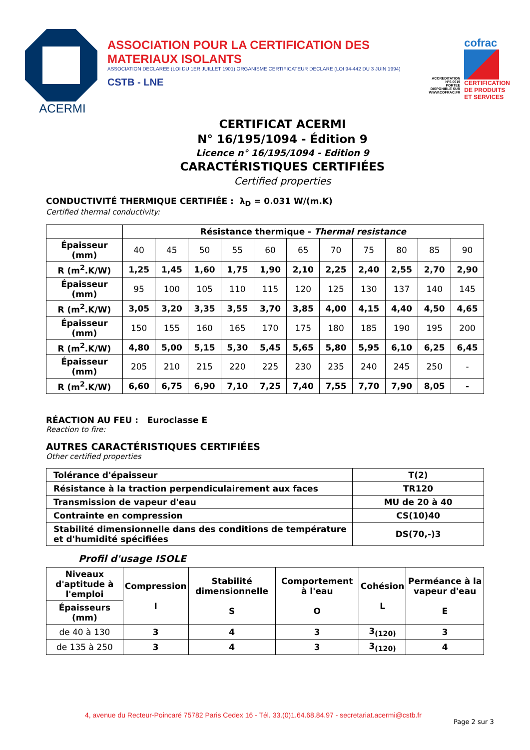ACERMI
ASSOCIATION POUR LA CERTIFICATION DES MATERIAUX ISOLANTS
ASSOCIATION DECLAREE (LOI DU 1ER JUILLET 1901) ORGANISME CERTIFICATEUR DECLARE (LOI 94-442 DU 3 JUIN 1994)
CSTB - LNE
ACCREDITATION
N°5-0019
PORTEE
DISPONIBLE SUR
WWW.COFRAC.FR
cofrac
CERTIFICATION
DE PRODUITS
ET SERVICES
CERTIFICAT ACERMI
N° 16/195/1094 - Édition 9
Licence n° 16/195/1094 - Edition 9
CARACTÉRISTIQUES CERTIFIÉES
Certified properties
CONDUCTIVITÉ THERMIQUE CERTIFIÉE : λ<sub>D</sub> = 0.031 W/(m.K)
Certified thermal conductivity:
| | Résistance thermique - Thermal resistance | | | | | | | | | | |
| Épaisseur (mm) | 40 | 45 | 50 | 55 | 60 | 65 | 70 | 75 | 80 | 85 | 90 |
| R (m<sup>2</sup>.K/W) | 1,25 | 1,45 | 1,60 | 1,75 | 1,90 | 2,10 | 2,25 | 2,40 | 2,55 | 2,70 | 2,90 |
| Épaisseur (mm) | 95 | 100 | 105 | 110 | 115 | 120 | 125 | 130 | 137 | 140 | 145 |
| R (m<sup>2</sup>.K/W) | 3,05 | 3,20 | 3,35 | 3,55 | 3,70 | 3,85 | 4,00 | 4,15 | 4,40 | 4,50 | 4,65 |
| Épaisseur (mm) | 150 | 155 | 160 | 165 | 170 | 175 | 180 | 185 | 190 | 195 | 200 |
| R (m<sup>2</sup>.K/W) | 4,80 | 5,00 | 5,15 | 5,30 | 5,45 | 5,65 | 5,80 | 5,95 | 6,10 | 6,25 | 6,45 |
| Épaisseur (mm) | 205 | 210 | 215 | 220 | 225 | 230 | 235 | 240 | 245 | 250 | - |
| R (m<sup>2</sup>.K/W) | 6,60 | 6,75 | 6,90 | 7,10 | 7,25 | 7,40 | 7,55 | 7,70 | 7,90 | 8,05 | - |
RÉACTION AU FEU : Euroclasse E
Reaction to fire:
AUTRES CARACTÉRISTIQUES CERTIFIÉES
Other certified properties
| Tolérance d'épaisseur | T(2) |
| Résistance à la traction perpendiculairement aux faces | TR120 |
| Transmission de vapeur d'eau | MU de 20 à 40 |
| Contrainte en compression | CS(10)40 |
| Stabilité dimensionnelle dans des conditions de température et d'humidité spécifiées | DS(70,-)3 |
Profil d'usage ISOLE
| Niveaux d'aptitude à l'emploi | Compression I | Stabilité dimensionnelle S | Comportement à l'eau O | Cohésion L | Perméance à la vapeur d'eau E |
| --- | --- | --- | --- | --- | --- |
| Épaisseurs (mm) | | | | | |
| de 40 à 130 | 3 | 4 | 3 | 3<sub>(120)</sub> | 3 |
| de 135 à 250 | 3 | 4 | 3 | 3<sub>(120)</sub> | 4 |
4, avenue du Recteur-Poincaré 75782 Paris Cedex 16 - Tél. 33.(0)1.64.68.84.97 - secretariat.acermi@cstb.fr
Page 2 sur 3